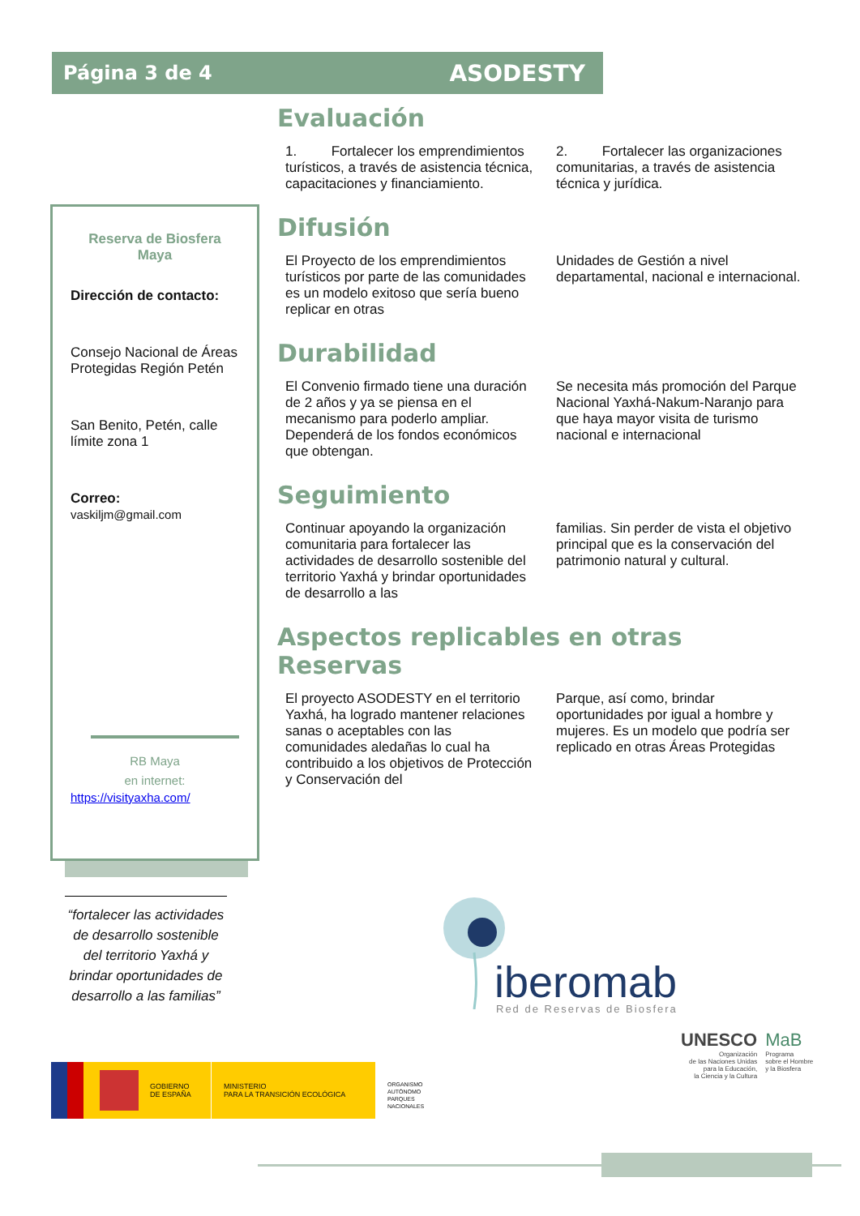Página 3 de 4 ASODESTY
Reserva de Biosfera Maya
Dirección de contacto:
Consejo Nacional de Áreas Protegidas Región Petén
San Benito, Petén, calle límite zona 1
Correo:
vaskiljm@gmail.com
RB Maya
en internet:
https://visityaxha.com/
Evaluación
1. Fortalecer los emprendimientos turísticos, a través de asistencia técnica, capacitaciones y financiamiento.
2. Fortalecer las organizaciones comunitarias, a través de asistencia técnica y jurídica.
Difusión
El Proyecto de los emprendimientos turísticos por parte de las comunidades es un modelo exitoso que sería bueno replicar en otras
Unidades de Gestión a nivel departamental, nacional e internacional.
Durabilidad
El Convenio firmado tiene una duración de 2 años y ya se piensa en el mecanismo para poderlo ampliar. Dependerá de los fondos económicos que obtengan.
Se necesita más promoción del Parque Nacional Yaxhá-Nakum-Naranjo para que haya mayor visita de turismo nacional e internacional
Seguimiento
Continuar apoyando la organización comunitaria para fortalecer las actividades de desarrollo sostenible del territorio Yaxhá y brindar oportunidades de desarrollo a las
familias. Sin perder de vista el objetivo principal que es la conservación del patrimonio natural y cultural.
Aspectos replicables en otras Reservas
El proyecto ASODESTY en el territorio Yaxhá, ha logrado mantener relaciones sanas o aceptables con las comunidades aledañas lo cual ha contribuido a los objetivos de Protección y Conservación del
Parque, así como, brindar oportunidades por igual a hombre y mujeres. Es un modelo que podría ser replicado en otras Áreas Protegidas
“fortalecer las actividades de desarrollo sostenible del territorio Yaxhá y brindar oportunidades de desarrollo a las familias”
iberomab Red de Reservas de Biosfera
UNESCO
Organización
de las Naciones Unidas
para la Educación,
la Ciencia y la Cultura
MaB
Programa
sobre el Hombre
y la Biosfera
GOBIERNO
DE ESPAÑA
MINISTERIO
PARA LA TRANSICIÓN ECOLÓGICA
ORGANISMO
AUTÓNOMO
PARQUES
NACIONALES